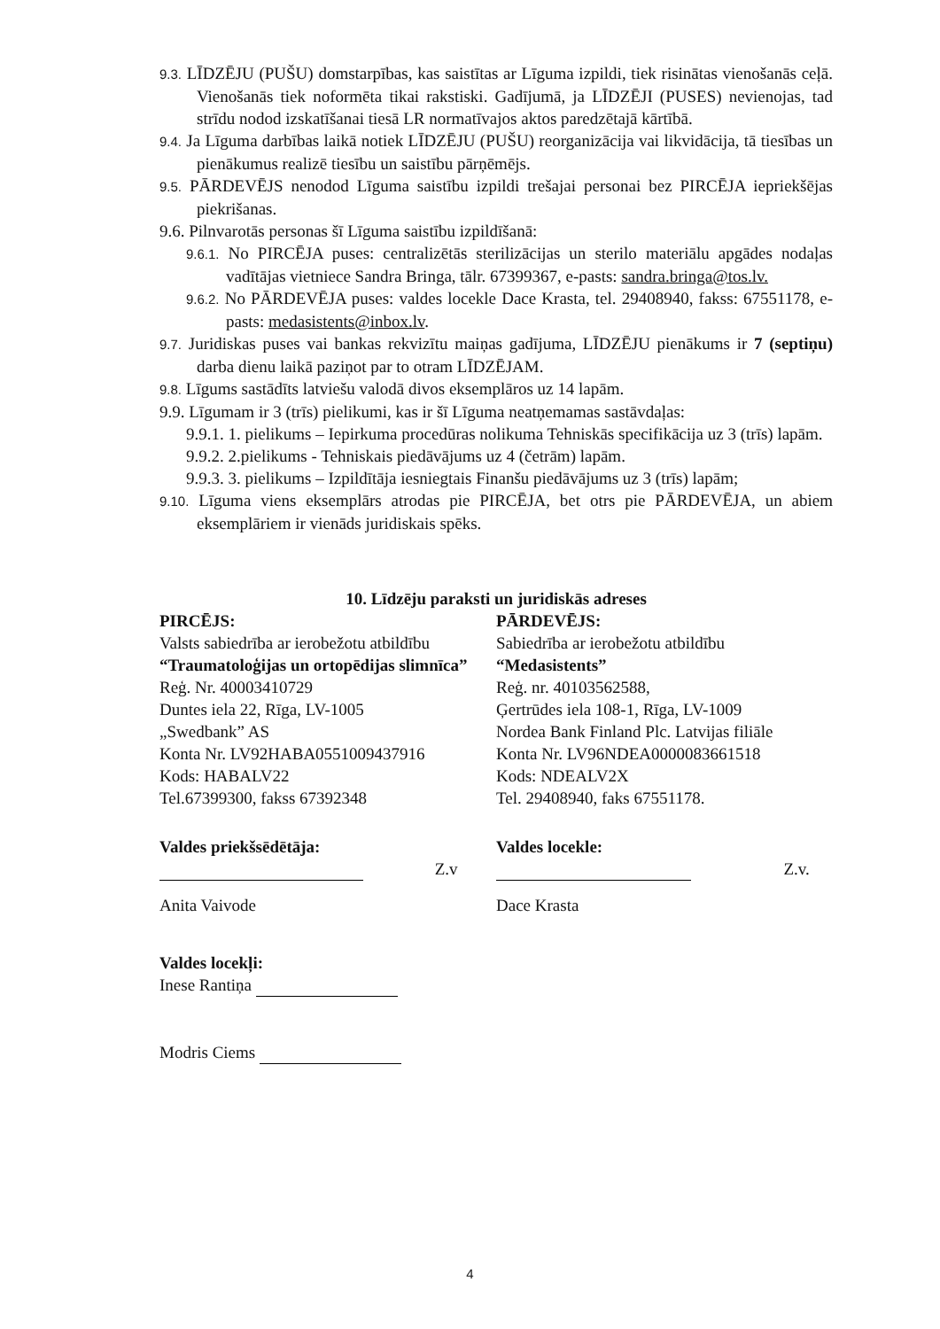9.3. LĪDZĒJU (PUŠU) domstarpības, kas saistītas ar Līguma izpildi, tiek risinātas vienošanās ceļā. Vienošanās tiek noformēta tikai rakstiski. Gadījumā, ja LĪDZĒJI (PUSES) nevienojas, tad strīdu nodod izskatīšanai tiesā LR normatīvajos aktos paredzētajā kārtībā.
9.4. Ja Līguma darbības laikā notiek LĪDZĒJU (PUŠU) reorganizācija vai likvidācija, tā tiesības un pienākumus realizē tiesību un saistību pārņēmējs.
9.5. PĀRDEVĒJS nenodod Līguma saistību izpildi trešajai personai bez PIRCĒJA iepriekšējas piekrišanas.
9.6. Pilnvarotās personas šī Līguma saistību izpildīšanā:
9.6.1. No PIRCĒJA puses: centralizētās sterilizācijas un sterilo materiālu apgādes nodaļas vadītājas vietniece Sandra Bringa, tālr. 67399367, e-pasts: sandra.bringa@tos.lv.
9.6.2. No PĀRDEVĒJA puses: valdes locekle Dace Krasta, tel. 29408940, fakss: 67551178, e-pasts: medasistents@inbox.lv.
9.7. Juridiskas puses vai bankas rekvizītu maiņas gadījuma, LĪDZĒJU pienākums ir 7 (septiņu) darba dienu laikā paziņot par to otram LĪDZĒJAM.
9.8. Līgums sastādīts latviešu valodā divos eksemplāros uz 14 lapām.
9.9. Līgumam ir 3 (trīs) pielikumi, kas ir šī Līguma neatņemamas sastāvdaļas:
9.9.1. 1. pielikums – Iepirkuma procedūras nolikuma Tehniskās specifikācija uz 3 (trīs) lapām.
9.9.2. 2.pielikums - Tehniskais piedāvājums uz 4 (četrām) lapām.
9.9.3. 3. pielikums – Izpildītāja iesniegtais Finanšu piedāvājums uz 3 (trīs) lapām;
9.10. Līguma viens eksemplārs atrodas pie PIRCĒJA, bet otrs pie PĀRDEVĒJA, un abiem eksemplāriem ir vienāds juridiskais spēks.
10. Līdzēju paraksti un juridiskās adreses
PIRCĒJS:
Valsts sabiedrība ar ierobežotu atbildību
“Traumatoloģijas un ortopēdijas slimnīca”
Reģ. Nr. 40003410729
Duntes iela 22, Rīga, LV-1005
„Swedbank” AS
Konta Nr. LV92HABA0551009437916
Kods: HABALV22
Tel.67399300, fakss 67392348
PĀRDEVĒJS:
Sabiedrība ar ierobežotu atbildību
“Medasistents”
Reģ. nr. 40103562588,
Ģertrūdes iela 108-1, Rīga, LV-1009
Nordea Bank Finland Plc. Latvijas filiāle
Konta Nr. LV96NDEA0000083661518
Kods: NDEALV2X
Tel. 29408940, faks 67551178.
Valdes priekšsēdētāja:
Z.v
Anita Vaivode
Valdes locekļi:
Inese Rantiņa
Modris Ciems
Valdes locekle:
Z.v.
Dace Krasta
4